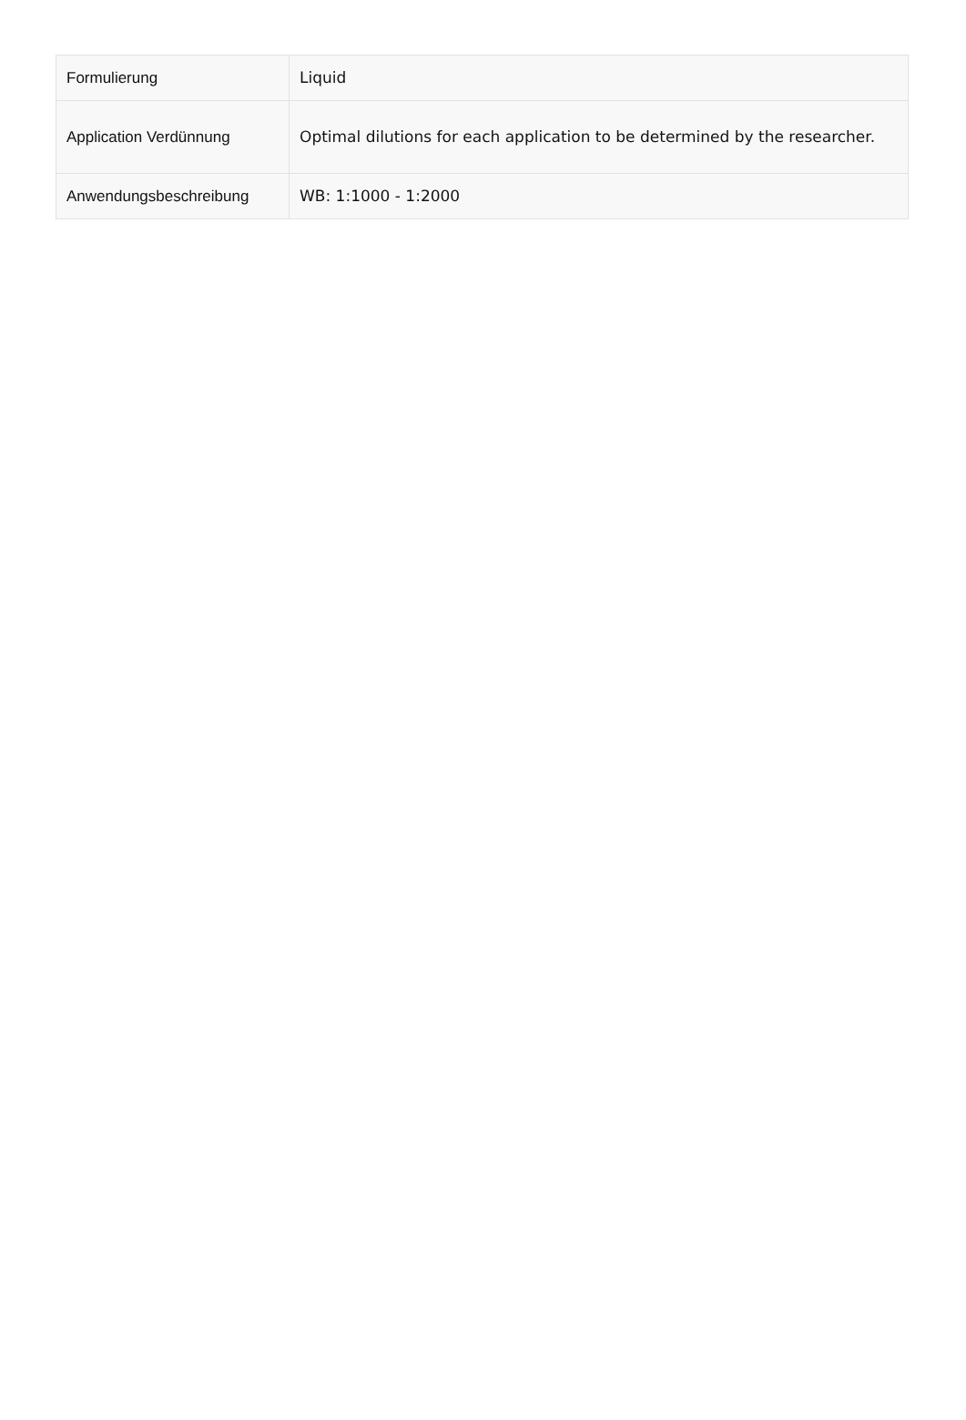| Formulierung | Liquid |
| Application Verdünnung | Optimal dilutions for each application to be determined by the researcher. |
| Anwendungsbeschreibung | WB: 1:1000 - 1:2000 |